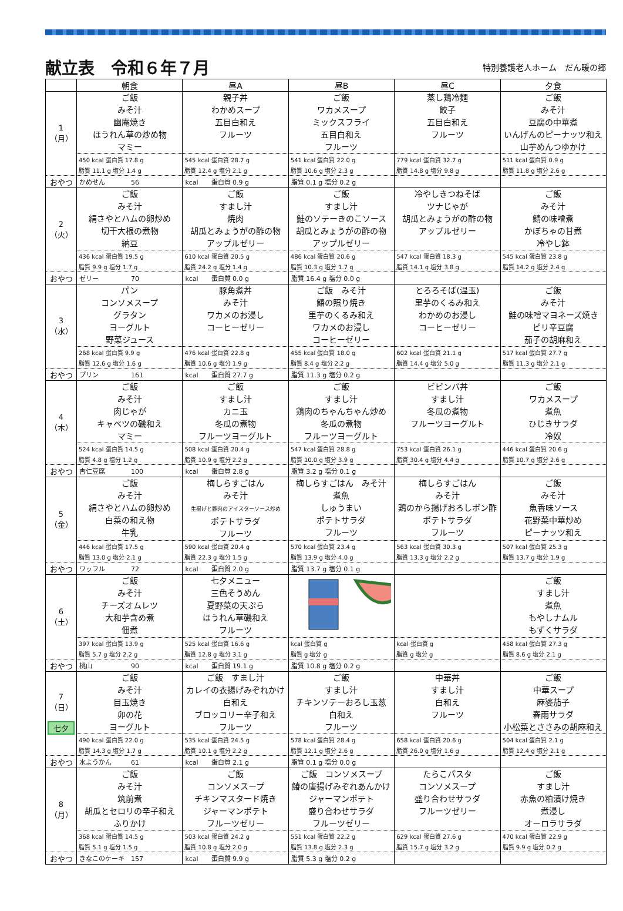献立表　令和６年７月
特別養護老人ホーム　だん暖の郷
| | 朝食 | 昼A | 昼B | 昼C | 夕食 |
| --- | --- | --- | --- | --- | --- |
| 1 （月） | ご飯 みそ汁 幽庵焼き ほうれん草の炒め物 マミー | 親子丼 わかめスープ 五目白和え フルーツ | ご飯 ワカメスープ ミックスフライ 五目白和え フルーツ | 蒸し鶏冷麺 餃子 五目白和え フルーツ | ご飯 みそ汁 豆腐の中華煮 いんげんのピーナッツ和え 山芋めんつゆかけ |
| | 450 kcal 蛋白質 17.8 g | 545 kcal 蛋白質 28.7 g | 541 kcal 蛋白質 22.0 g | 779 kcal 蛋白質 32.7 g | 511 kcal 蛋白質 0.9 g |
| | 脂質 11.1 g 塩分 1.4 g | 脂質 12.4 g 塩分 2.1 g | 脂質 10.6 g 塩分 2.3 g | 脂質 14.8 g 塩分 9.8 g | 脂質 11.8 g 塩分 2.6 g |
| おやつ | かめせん 56 | kcal 蛋白質 0.9 g | 脂質 0.1 g 塩分 0.2 g | | |
| 2 （火） | ご飯 みそ汁 絹さやとハムの卵炒め 切干大根の煮物 納豆 | ご飯 すまし汁 焼肉 胡瓜とみょうがの酢の物 アップルゼリー | ご飯 すまし汁 鮭のソテーきのこソース 胡瓜とみょうがの酢の物 アップルゼリー | 冷やしきつねそば ツナじゃが 胡瓜とみょうがの酢の物 アップルゼリー | ご飯 みそ汁 鯖の味噌煮 かぼちゃの甘煮 冷やし鉢 |
| | 436 kcal 蛋白質 19.5 g | 610 kcal 蛋白質 20.5 g | 486 kcal 蛋白質 20.6 g | 547 kcal 蛋白質 18.3 g | 545 kcal 蛋白質 23.8 g |
| | 脂質 9.9 g 塩分 1.7 g | 脂質 24.2 g 塩分 1.4 g | 脂質 10.3 g 塩分 1.7 g | 脂質 14.1 g 塩分 3.8 g | 脂質 14.2 g 塩分 2.4 g |
| おやつ | ゼリー 70 | kcal 蛋白質 0.0 g | 脂質 16.4 g 塩分 0.0 g | | |
| 3 （水） | パン コンソメスープ グラタン ヨーグルト 野菜ジュース | 豚角煮丼 みそ汁 ワカメのお浸し コーヒーゼリー | ご飯 みそ汁 鰆の照り焼き 里芋のくるみ和え ワカメのお浸し コーヒーゼリー | とろろそば(温玉) 里芋のくるみ和え わかめのお浸し コーヒーゼリー | ご飯 みそ汁 鮭の味噌マヨネーズ焼き ピリ辛豆腐 茄子の胡麻和え |
| | 268 kcal 蛋白質 9.9 g | 476 kcal 蛋白質 22.8 g | 455 kcal 蛋白質 18.0 g | 602 kcal 蛋白質 21.1 g | 517 kcal 蛋白質 27.7 g |
| | 脂質 12.6 g 塩分 1.6 g | 脂質 10.6 g 塩分 1.9 g | 脂質 8.4 g 塩分 2.2 g | 脂質 14.4 g 塩分 5.0 g | 脂質 11.3 g 塩分 2.1 g |
| おやつ | プリン 161 | kcal 蛋白質 27.7 g | 脂質 11.3 g 塩分 0.2 g | | |
| 4 （木） | ご飯 みそ汁 肉じゃが キャベツの磯和え マミー | ご飯 すまし汁 カニ玉 冬瓜の煮物 フルーツヨーグルト | ご飯 すまし汁 鶏肉のちゃんちゃん炒め 冬瓜の煮物 フルーツヨーグルト | ビビンバ丼 すまし汁 冬瓜の煮物 フルーツヨーグルト | ご飯 ワカメスープ 煮魚 ひじきサラダ 冷奴 |
| | 524 kcal 蛋白質 14.5 g | 508 kcal 蛋白質 20.4 g | 547 kcal 蛋白質 28.8 g | 753 kcal 蛋白質 26.1 g | 446 kcal 蛋白質 20.6 g |
| | 脂質 4.8 g 塩分 1.2 g | 脂質 10.9 g 塩分 2.2 g | 脂質 10.0 g 塩分 3.9 g | 脂質 30.4 g 塩分 4.4 g | 脂質 10.7 g 塩分 2.6 g |
| おやつ | 杏仁豆腐 100 | kcal 蛋白質 2.8 g | 脂質 3.2 g 塩分 0.1 g | | |
| 5 （金） | ご飯 みそ汁 絹さやとハムの卵炒め 白菜の和え物 牛乳 | 梅しらすごはん みそ汁 生揚げと豚肉のアイスターソース炒め ポテトサラダ フルーツ | 梅しらすごはん みそ汁 煮魚 しゅうまい ポテトサラダ フルーツ | 梅しらすごはん みそ汁 鶏のから揚げおろしポン酢 ポテトサラダ フルーツ | ご飯 みそ汁 魚香味ソース 花野菜中華炒め ピーナッツ和え |
| | 446 kcal 蛋白質 17.5 g | 590 kcal 蛋白質 20.4 g | 570 kcal 蛋白質 23.4 g | 563 kcal 蛋白質 30.3 g | 507 kcal 蛋白質 25.3 g |
| | 脂質 13.0 g 塩分 2.1 g | 脂質 22.3 g 塩分 1.5 g | 脂質 13.9 g 塩分 4.0 g | 脂質 13.3 g 塩分 2.2 g | 脂質 13.7 g 塩分 1.9 g |
| おやつ | ワッフル 72 | kcal 蛋白質 2.0 g | 脂質 13.7 g 塩分 0.1 g | | |
| 6 （土） | ご飯 みそ汁 チーズオムレツ 大和芋含め煮 佃煮 | 七夕メニュー 三色そうめん 夏野菜の天ぷら ほうれん草磯和え フルーツ | | | ご飯 すまし汁 煮魚 もやしナムル もずくサラダ |
| | 397 kcal 蛋白質 13.9 g | 525 kcal 蛋白質 16.6 g | kcal 蛋白質 g | kcal 蛋白質 g | 458 kcal 蛋白質 27.3 g |
| | 脂質 5.7 g 塩分 2.2 g | 脂質 12.8 g 塩分 3.1 g | 脂質 g 塩分 g | 脂質 g 塩分 g | 脂質 8.6 g 塩分 2.1 g |
| おやつ | 桃山 90 | kcal 蛋白質 19.1 g | 脂質 10.8 g 塩分 0.2 g | | |
| 7 （日） 七夕 | ご飯 みそ汁 目玉焼き 卯の花 ヨーグルト | ご飯 すまし汁 カレイの衣揚げみぞれかけ 白和え ブロッコリー辛子和え フルーツ | ご飯 すまし汁 チキンソテーおろし玉葱 白和え フルーツ | 中華丼 すまし汁 白和え フルーツ | ご飯 中華スープ 麻婆茄子 春雨サラダ 小松菜とささみの胡麻和え |
| | 490 kcal 蛋白質 22.0 g | 535 kcal 蛋白質 24.5 g | 578 kcal 蛋白質 28.4 g | 658 kcal 蛋白質 20.6 g | 504 kcal 蛋白質 2.1 g |
| | 脂質 14.3 g 塩分 1.7 g | 脂質 10.1 g 塩分 2.2 g | 脂質 12.1 g 塩分 2.6 g | 脂質 26.0 g 塩分 1.6 g | 脂質 12.4 g 塩分 2.1 g |
| おやつ | 水ようかん 61 | kcal 蛋白質 2.1 g | 脂質 0.1 g 塩分 0.0 g | | |
| 8 （月） | ご飯 みそ汁 筑前煮 胡瓜とセロリの辛子和え ふりかけ | ご飯 コンソメスープ チキンマスタード焼き ジャーマンポテト フルーツゼリー | ご飯 コンソメスープ 鰆の唐揚げみぞれあんかけ ジャーマンポテト 盛り合わせサラダ フルーツゼリー | たらこパスタ コンソメスープ 盛り合わせサラダ フルーツゼリー | ご飯 すまし汁 赤魚の粕漬け焼き 煮浸し オーロラサラダ |
| | 368 kcal 蛋白質 14.5 g | 503 kcal 蛋白質 24.2 g | 551 kcal 蛋白質 22.2 g | 629 kcal 蛋白質 27.6 g | 470 kcal 蛋白質 22.9 g |
| | 脂質 5.1 g 塩分 1.5 g | 脂質 10.8 g 塩分 2.0 g | 脂質 13.8 g 塩分 2.3 g | 脂質 15.7 g 塩分 3.2 g | 脂質 9.9 g 塩分 0.2 g |
| おやつ | きなこのケーキ 157 | kcal 蛋白質 9.9 g | 脂質 5.3 g 塩分 0.2 g | | |